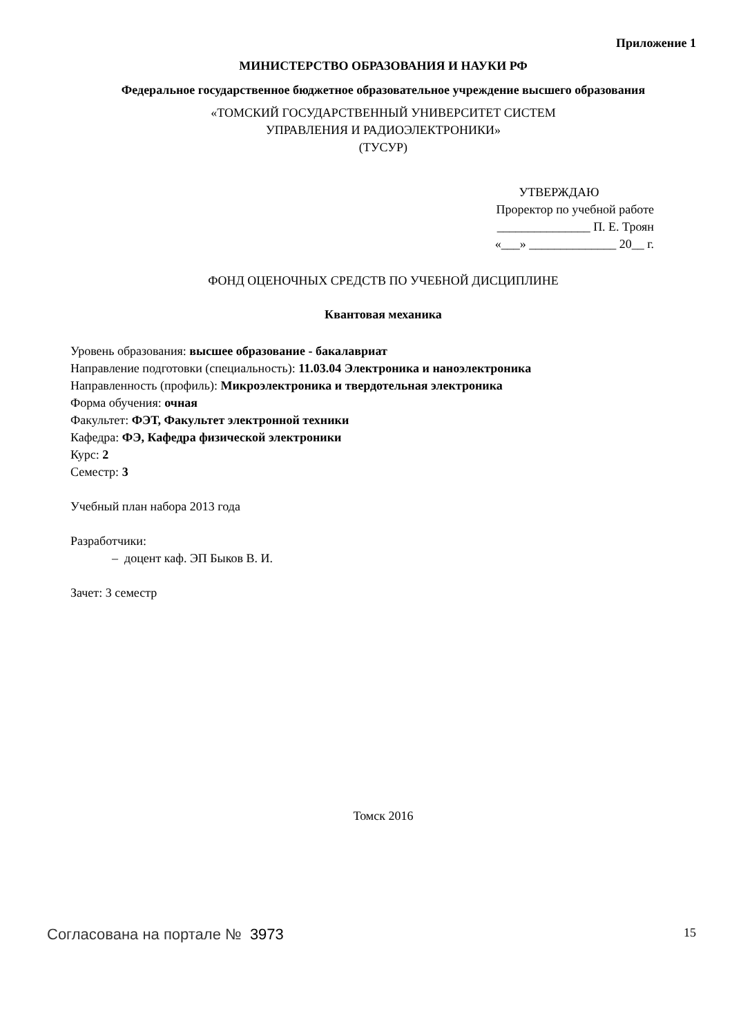Приложение 1
МИНИСТЕРСТВО ОБРАЗОВАНИЯ И НАУКИ РФ
Федеральное государственное бюджетное образовательное учреждение высшего образования
«ТОМСКИЙ ГОСУДАРСТВЕННЫЙ УНИВЕРСИТЕТ СИСТЕМ
УПРАВЛЕНИЯ И РАДИОЭЛЕКТРОНИКИ»
(ТУСУР)
УТВЕРЖДАЮ
Проректор по учебной работе
_______________ П. Е. Троян
«___» ______________ 20__ г.
ФОНД ОЦЕНОЧНЫХ СРЕДСТВ ПО УЧЕБНОЙ ДИСЦИПЛИНЕ
Квантовая механика
Уровень образования: высшее образование - бакалавриат
Направление подготовки (специальность): 11.03.04 Электроника и наноэлектроника
Направленность (профиль): Микроэлектроника и твердотельная электроника
Форма обучения: очная
Факультет: ФЭТ, Факультет электронной техники
Кафедра: ФЭ, Кафедра физической электроники
Курс: 2
Семестр: 3
Учебный план набора 2013 года
Разработчики:
– доцент каф. ЭП Быков В. И.
Зачет: 3 семестр
Томск 2016
Согласована на портале № 3973 15